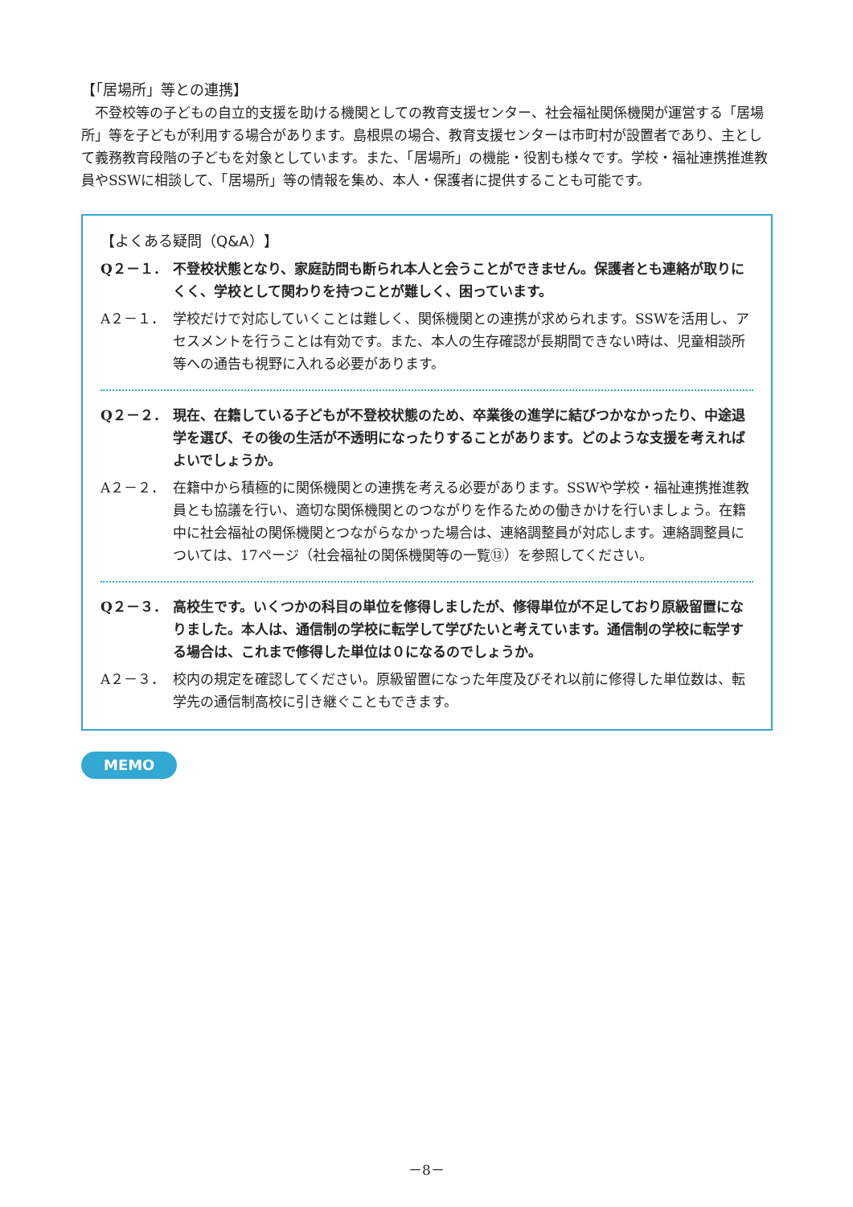【「居場所」等との連携】
　不登校等の子どもの自立的支援を助ける機関としての教育支援センター、社会福祉関係機関が運営する「居場所」等を子どもが利用する場合があります。島根県の場合、教育支援センターは市町村が設置者であり、主として義務教育段階の子どもを対象としています。また、「居場所」の機能・役割も様々です。学校・福祉連携推進教員やSSWに相談して、「居場所」等の情報を集め、本人・保護者に提供することも可能です。
【よくある疑問（Q&A）】
Q２－１． 不登校状態となり、家庭訪問も断られ本人と会うことができません。保護者とも連絡が取りにくく、学校として関わりを持つことが難しく、困っています。
A２－１． 学校だけで対応していくことは難しく、関係機関との連携が求められます。SSWを活用し、アセスメントを行うことは有効です。また、本人の生存確認が長期間できない時は、児童相談所等への通告も視野に入れる必要があります。
Q２－２． 現在、在籍している子どもが不登校状態のため、卒業後の進学に結びつかなかったり、中途退学を選び、その後の生活が不透明になったりすることがあります。どのような支援を考えればよいでしょうか。
A２－２． 在籍中から積極的に関係機関との連携を考える必要があります。SSWや学校・福祉連携推進教員とも協議を行い、適切な関係機関とのつながりを作るための働きかけを行いましょう。在籍中に社会福祉の関係機関とつながらなかった場合は、連絡調整員が対応します。連絡調整員については、17ページ（社会福祉の関係機関等の一覧⑬）を参照してください。
Q２－３． 高校生です。いくつかの科目の単位を修得しましたが、修得単位が不足しており原級留置になりました。本人は、通信制の学校に転学して学びたいと考えています。通信制の学校に転学する場合は、これまで修得した単位は０になるのでしょうか。
A２－３． 校内の規定を確認してください。原級留置になった年度及びそれ以前に修得した単位数は、転学先の通信制高校に引き継ぐこともできます。
MEMO
－8－